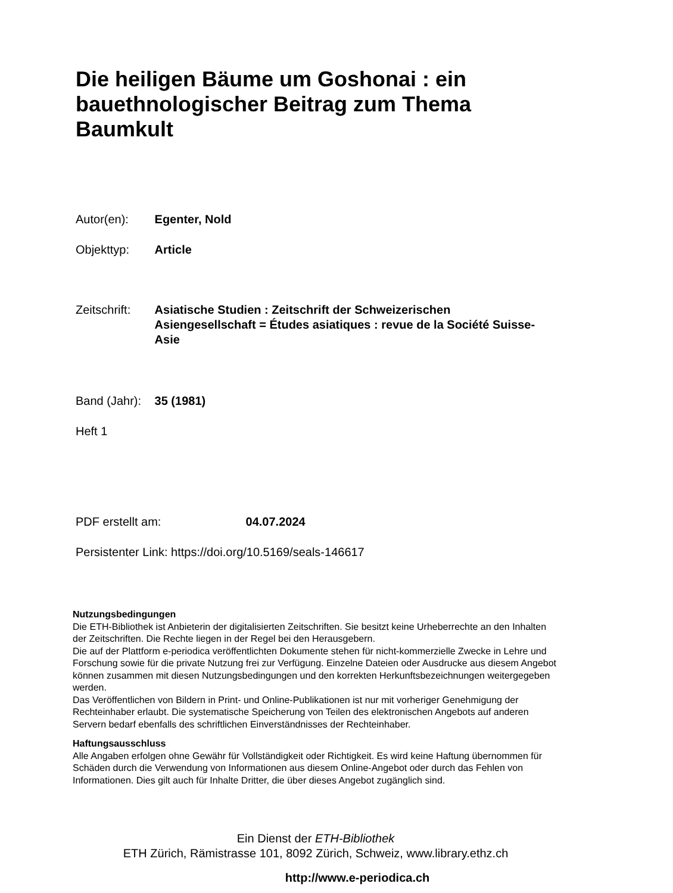Die heiligen Bäume um Goshonai : ein bauethnologischer Beitrag zum Thema Baumkult
Autor(en): Egenter, Nold
Objekttyp: Article
Zeitschrift: Asiatische Studien : Zeitschrift der Schweizerischen Asiengesellschaft = Études asiatiques : revue de la Société Suisse-Asie
Band (Jahr): 35 (1981)
Heft 1
PDF erstellt am: 04.07.2024
Persistenter Link: https://doi.org/10.5169/seals-146617
Nutzungsbedingungen
Die ETH-Bibliothek ist Anbieterin der digitalisierten Zeitschriften. Sie besitzt keine Urheberrechte an den Inhalten der Zeitschriften. Die Rechte liegen in der Regel bei den Herausgebern.
Die auf der Plattform e-periodica veröffentlichten Dokumente stehen für nicht-kommerzielle Zwecke in Lehre und Forschung sowie für die private Nutzung frei zur Verfügung. Einzelne Dateien oder Ausdrucke aus diesem Angebot können zusammen mit diesen Nutzungsbedingungen und den korrekten Herkunftsbezeichnungen weitergegeben werden.
Das Veröffentlichen von Bildern in Print- und Online-Publikationen ist nur mit vorheriger Genehmigung der Rechteinhaber erlaubt. Die systematische Speicherung von Teilen des elektronischen Angebots auf anderen Servern bedarf ebenfalls des schriftlichen Einverständnisses der Rechteinhaber.
Haftungsausschluss
Alle Angaben erfolgen ohne Gewähr für Vollständigkeit oder Richtigkeit. Es wird keine Haftung übernommen für Schäden durch die Verwendung von Informationen aus diesem Online-Angebot oder durch das Fehlen von Informationen. Dies gilt auch für Inhalte Dritter, die über dieses Angebot zugänglich sind.
Ein Dienst der ETH-Bibliothek
ETH Zürich, Rämistrasse 101, 8092 Zürich, Schweiz, www.library.ethz.ch
http://www.e-periodica.ch